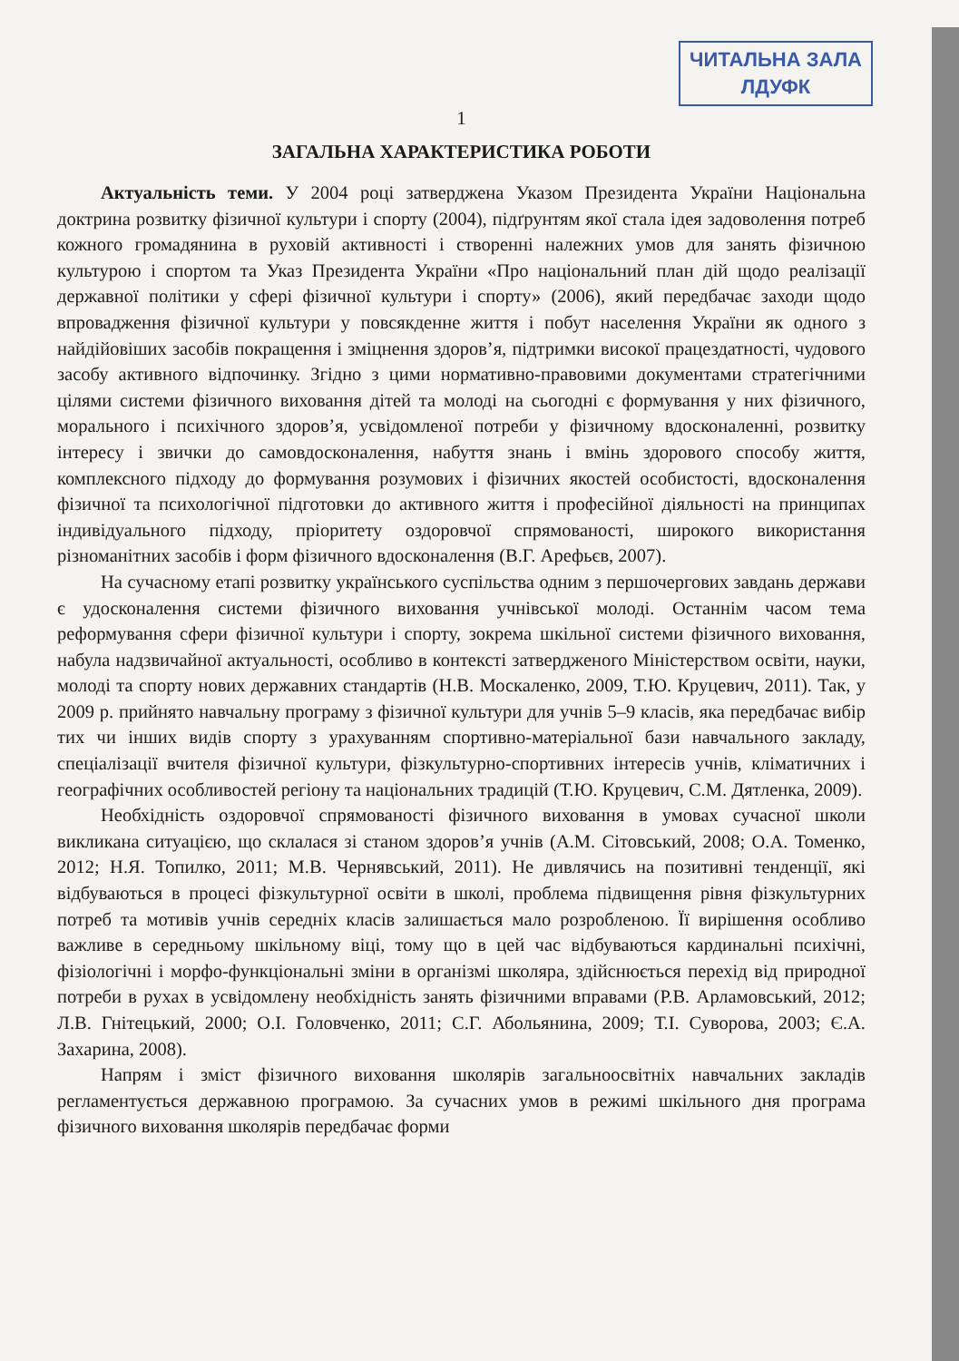ЧИТАЛЬНА ЗАЛА
ЛДУФК
1
ЗАГАЛЬНА ХАРАКТЕРИСТИКА РОБОТИ
Актуальність теми. У 2004 році затверджена Указом Президента України Національна доктрина розвитку фізичної культури і спорту (2004), підґрунтям якої стала ідея задоволення потреб кожного громадянина в руховій активності і створенні належних умов для занять фізичною культурою і спортом та Указ Президента України «Про національний план дій щодо реалізації державної політики у сфері фізичної культури і спорту» (2006), який передбачає заходи щодо впровадження фізичної культури у повсякденне життя і побут населення України як одного з найдійовіших засобів покращення і зміцнення здоров’я, підтримки високої працездатності, чудового засобу активного відпочинку. Згідно з цими нормативно-правовими документами стратегічними цілями системи фізичного виховання дітей та молоді на сьогодні є формування у них фізичного, морального і психічного здоров’я, усвідомленої потреби у фізичному вдосконаленні, розвитку інтересу і звички до самовдосконалення, набуття знань і вмінь здорового способу життя, комплексного підходу до формування розумових і фізичних якостей особистості, вдосконалення фізичної та психологічної підготовки до активного життя і професійної діяльності на принципах індивідуального підходу, пріоритету оздоровчої спрямованості, широкого використання різноманітних засобів і форм фізичного вдосконалення (В.Г. Арефьєв, 2007).
На сучасному етапі розвитку українського суспільства одним з першочергових завдань держави є удосконалення системи фізичного виховання учнівської молоді. Останнім часом тема реформування сфери фізичної культури і спорту, зокрема шкільної системи фізичного виховання, набула надзвичайної актуальності, особливо в контексті затвердженого Міністерством освіти, науки, молоді та спорту нових державних стандартів (Н.В. Москаленко, 2009, Т.Ю. Круцевич, 2011). Так, у 2009 р. прийнято навчальну програму з фізичної культури для учнів 5–9 класів, яка передбачає вибір тих чи інших видів спорту з урахуванням спортивно-матеріальної бази навчального закладу, спеціалізації вчителя фізичної культури, фізкультурно-спортивних інтересів учнів, кліматичних і географічних особливостей регіону та національних традицій (Т.Ю. Круцевич, С.М. Дятленка, 2009).
Необхідність оздоровчої спрямованості фізичного виховання в умовах сучасної школи викликана ситуацією, що склалася зі станом здоров’я учнів (А.М. Сітовський, 2008; О.А. Томенко, 2012; Н.Я. Топилко, 2011; М.В. Чернявський, 2011). Не дивлячись на позитивні тенденції, які відбуваються в процесі фізкультурної освіти в школі, проблема підвищення рівня фізкультурних потреб та мотивів учнів середніх класів залишається мало розробленою. Її вирішення особливо важливе в середньому шкільному віці, тому що в цей час відбуваються кардинальні психічні, фізіологічні і морфо-функціональні зміни в організмі школяра, здійснюється перехід від природної потреби в рухах в усвідомлену необхідність занять фізичними вправами (Р.В. Арламовський, 2012; Л.В. Гнітецький, 2000; О.І. Головченко, 2011; С.Г. Абольянина, 2009; Т.І. Суворова, 2003; Є.А. Захарина, 2008).
Напрям і зміст фізичного виховання школярів загальноосвітніх навчальних закладів регламентується державною програмою. За сучасних умов в режимі шкільного дня програма фізичного виховання школярів передбачає форми